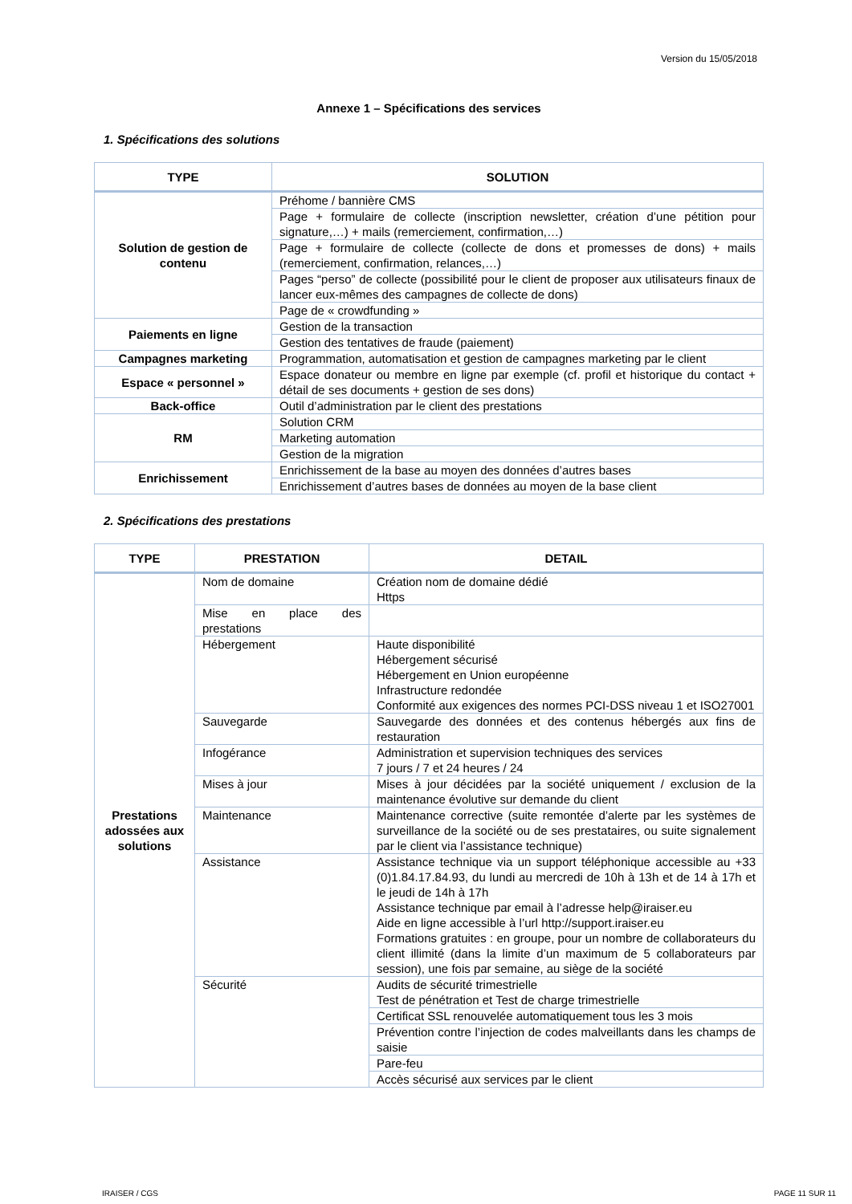Version du 15/05/2018
Annexe 1 – Spécifications des services
1. Spécifications des solutions
| TYPE | SOLUTION |
| --- | --- |
| Solution de gestion de contenu | Préhome / bannière CMS |
| | Page + formulaire de collecte (inscription newsletter, création d’une pétition pour signature,…) + mails (remerciement, confirmation,…) |
| | Page + formulaire de collecte (collecte de dons et promesses de dons) + mails (remerciement, confirmation, relances,…) |
| | Pages “perso” de collecte (possibilité pour le client de proposer aux utilisateurs finaux de lancer eux-mêmes des campagnes de collecte de dons) |
| | Page de « crowdfunding » |
| Paiements en ligne | Gestion de la transaction |
| | Gestion des tentatives de fraude (paiement) |
| Campagnes marketing | Programmation, automatisation et gestion de campagnes marketing par le client |
| Espace « personnel » | Espace donateur ou membre en ligne par exemple (cf. profil et historique du contact + détail de ses documents + gestion de ses dons) |
| Back-office | Outil d’administration par le client des prestations |
| RM | Solution CRM |
| | Marketing automation |
| | Gestion de la migration |
| Enrichissement | Enrichissement de la base au moyen des données d’autres bases |
| | Enrichissement d’autres bases de données au moyen de la base client |
2. Spécifications des prestations
| TYPE | PRESTATION | DETAIL |
| --- | --- | --- |
| Prestations adossées aux solutions | Nom de domaine | Création nom de domaine dédié Https |
| | Mise en place des prestations | |
| | Hébergement | Haute disponibilité Hébergement sécurisé Hébergement en Union européenne Infrastructure redondée Conformité aux exigences des normes PCI-DSS niveau 1 et ISO27001 |
| | Sauvegarde | Sauvegarde des données et des contenus hébergés aux fins de restauration |
| | Infogérance | Administration et supervision techniques des services 7 jours / 7 et 24 heures / 24 |
| | Mises à jour | Mises à jour décidées par la société uniquement / exclusion de la maintenance évolutive sur demande du client |
| | Maintenance | Maintenance corrective (suite remontée d’alerte par les systèmes de surveillance de la société ou de ses prestataires, ou suite signalement par le client via l’assistance technique) |
| | Assistance | Assistance technique via un support téléphonique accessible au +33 (0)1.84.17.84.93, du lundi au mercredi de 10h à 13h et de 14 à 17h et le jeudi de 14h à 17h Assistance technique par email à l’adresse help@iraiser.eu Aide en ligne accessible à l’url http://support.iraiser.eu Formations gratuites : en groupe, pour un nombre de collaborateurs du client illimité (dans la limite d’un maximum de 5 collaborateurs par session), une fois par semaine, au siège de la société |
| | Sécurité | Audits de sécurité trimestrielle Test de pénétration et Test de charge trimestrielle |
| | | Certificat SSL renouvelée automatiquement tous les 3 mois |
| | | Prévention contre l’injection de codes malveillants dans les champs de saisie |
| | | Pare-feu |
| | | Accès sécurisé aux services par le client |
IRAISER / CGS PAGE 11 SUR 11